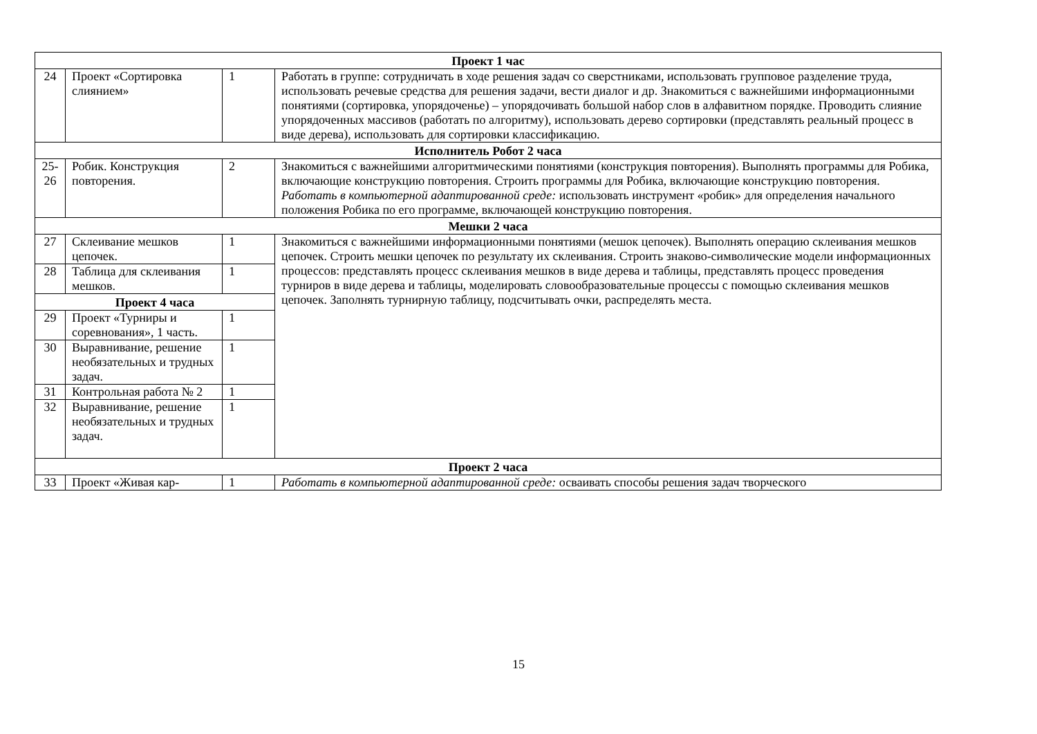| Проект 1 час | | | |
| 24 | Проект «Сортировка слиянием» | 1 | Работать в группе: сотрудничать в ходе решения задач со сверстниками, использовать групповое разделение труда, использовать речевые средства для решения задачи, вести диалог и др. Знакомиться с важнейшими информационными понятиями (сортировка, упорядоченье) – упорядочивать большой набор слов в алфавитном порядке. Проводить слияние упорядоченных массивов (работать по алгоритму), использовать дерево сортировки (представлять реальный процесс в виде дерева), использовать для сортировки классификацию. |
| Исполнитель Робот 2 часа | | | |
| 25-26 | Робик. Конструкция повторения. | 2 | Знакомиться с важнейшими алгоритмическими понятиями (конструкция повторения). Выполнять программы для Робика, включающие конструкцию повторения. Строить программы для Робика, включающие конструкцию повторения. Работать в компьютерной адаптированной среде: использовать инструмент «робик» для определения начального положения Робика по его программе, включающей конструкцию повторения. |
| Мешки 2 часа | | | |
| 27 | Склеивание мешков цепочек. | 1 | Знакомиться с важнейшими информационными понятиями (мешок цепочек). Выполнять операцию склеивания мешков цепочек. Строить мешки цепочек по результату их склеивания. Строить знаково-символические модели информационных процессов: представлять процесс склеивания мешков в виде дерева и таблицы, представлять процесс проведения турниров в виде дерева и таблицы, моделировать словообразовательные процессы с помощью склеивания мешков цепочек. Заполнять турнирную таблицу, подсчитывать очки, распределять места. |
| 28 | Таблица для склеивания мешков. | 1 | |
| Проект 4 часа | | | |
| 29 | Проект «Турниры и соревнования», 1 часть. | 1 | |
| 30 | Выравнивание, решение необязательных и трудных задач. | 1 | |
| 31 | Контрольная работа № 2 | 1 | |
| 32 | Выравнивание, решение необязательных и трудных задач. | 1 | |
| Проект 2 часа | | | |
| 33 | Проект «Живая кар- | 1 | Работать в компьютерной адаптированной среде: осваивать способы решения задач творческого |
15